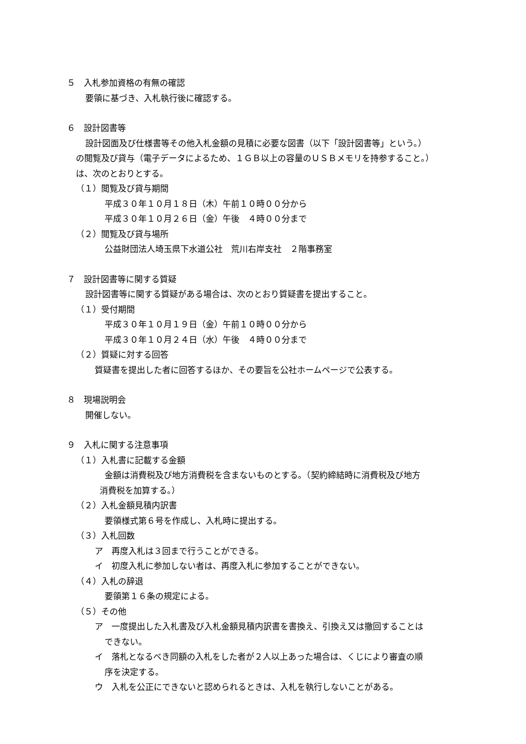５　入札参加資格の有無の確認
要領に基づき、入札執行後に確認する。
６　設計図書等
設計図面及び仕様書等その他入札金額の見積に必要な図書（以下「設計図書等」という。）
の閲覧及び貸与（電子データによるため、１ＧＢ以上の容量のＵＳＢメモリを持参すること。）
は、次のとおりとする。
（１）閲覧及び貸与期間
平成３０年１０月１８日（木）午前１０時００分から
平成３０年１０月２６日（金）午後　４時００分まで
（２）閲覧及び貸与場所
公益財団法人埼玉県下水道公社　荒川右岸支社　２階事務室
７　設計図書等に関する質疑
設計図書等に関する質疑がある場合は、次のとおり質疑書を提出すること。
（１）受付期間
平成３０年１０月１９日（金）午前１０時００分から
平成３０年１０月２４日（水）午後　４時００分まで
（２）質疑に対する回答
質疑書を提出した者に回答するほか、その要旨を公社ホームページで公表する。
８　現場説明会
開催しない。
９　入札に関する注意事項
（１）入札書に記載する金額
金額は消費税及び地方消費税を含まないものとする。（契約締結時に消費税及び地方
消費税を加算する。）
（２）入札金額見積内訳書
要領様式第６号を作成し、入札時に提出する。
（３）入札回数
ア　再度入札は３回まで行うことができる。
イ　初度入札に参加しない者は、再度入札に参加することができない。
（４）入札の辞退
要領第１６条の規定による。
（５）その他
ア　一度提出した入札書及び入札金額見積内訳書を書換え、引換え又は撤回することは
できない。
イ　落札となるべき同額の入札をした者が２人以上あった場合は、くじにより審査の順
序を決定する。
ウ　入札を公正にできないと認められるときは、入札を執行しないことがある。